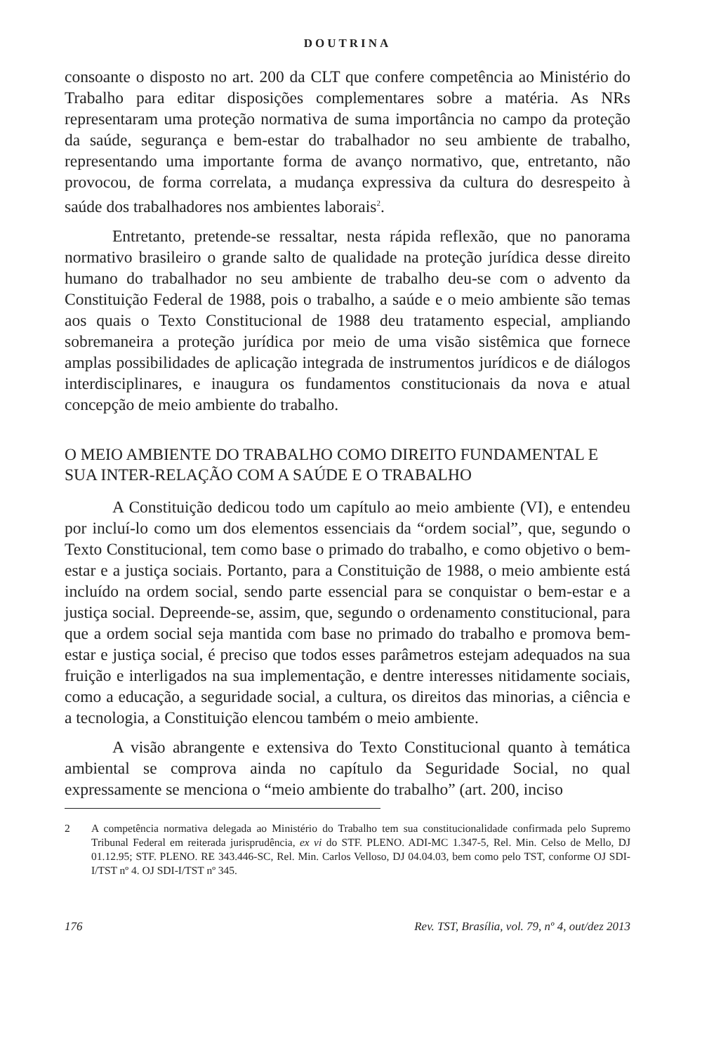DOUTRINA
consoante o disposto no art. 200 da CLT que confere competência ao Ministério do Trabalho para editar disposições complementares sobre a matéria. As NRs representaram uma proteção normativa de suma importância no campo da proteção da saúde, segurança e bem-estar do trabalhador no seu ambiente de trabalho, representando uma importante forma de avanço normativo, que, entretanto, não provocou, de forma correlata, a mudança expressiva da cultura do desrespeito à saúde dos trabalhadores nos ambientes laborais<sup>2</sup>.
Entretanto, pretende-se ressaltar, nesta rápida reflexão, que no panorama normativo brasileiro o grande salto de qualidade na proteção jurídica desse direito humano do trabalhador no seu ambiente de trabalho deu-se com o advento da Constituição Federal de 1988, pois o trabalho, a saúde e o meio ambiente são temas aos quais o Texto Constitucional de 1988 deu tratamento especial, ampliando sobremaneira a proteção jurídica por meio de uma visão sistêmica que fornece amplas possibilidades de aplicação integrada de instrumentos jurídicos e de diálogos interdisciplinares, e inaugura os fundamentos constitucionais da nova e atual concepção de meio ambiente do trabalho.
O MEIO AMBIENTE DO TRABALHO COMO DIREITO FUNDAMENTAL E SUA INTER-RELAÇÃO COM A SAÚDE E O TRABALHO
A Constituição dedicou todo um capítulo ao meio ambiente (VI), e entendeu por incluí-lo como um dos elementos essenciais da “ordem social”, que, segundo o Texto Constitucional, tem como base o primado do trabalho, e como objetivo o bem-estar e a justiça sociais. Portanto, para a Constituição de 1988, o meio ambiente está incluído na ordem social, sendo parte essencial para se conquistar o bem-estar e a justiça social. Depreende-se, assim, que, segundo o ordenamento constitucional, para que a ordem social seja mantida com base no primado do trabalho e promova bem-estar e justiça social, é preciso que todos esses parâmetros estejam adequados na sua fruição e interligados na sua implementação, e dentre interesses nitidamente sociais, como a educação, a seguridade social, a cultura, os direitos das minorias, a ciência e a tecnologia, a Constituição elencou também o meio ambiente.
A visão abrangente e extensiva do Texto Constitucional quanto à temática ambiental se comprova ainda no capítulo da Seguridade Social, no qual expressamente se menciona o “meio ambiente do trabalho” (art. 200, inciso
2 A competência normativa delegada ao Ministério do Trabalho tem sua constitucionalidade confirmada pelo Supremo Tribunal Federal em reiterada jurisprudência, ex vi do STF. PLENO. ADI-MC 1.347-5, Rel. Min. Celso de Mello, DJ 01.12.95; STF. PLENO. RE 343.446-SC, Rel. Min. Carlos Velloso, DJ 04.04.03, bem como pelo TST, conforme OJ SDI-I/TST nº 4. OJ SDI-I/TST nº 345.
176 Rev. TST, Brasília, vol. 79, nº 4, out/dez 2013